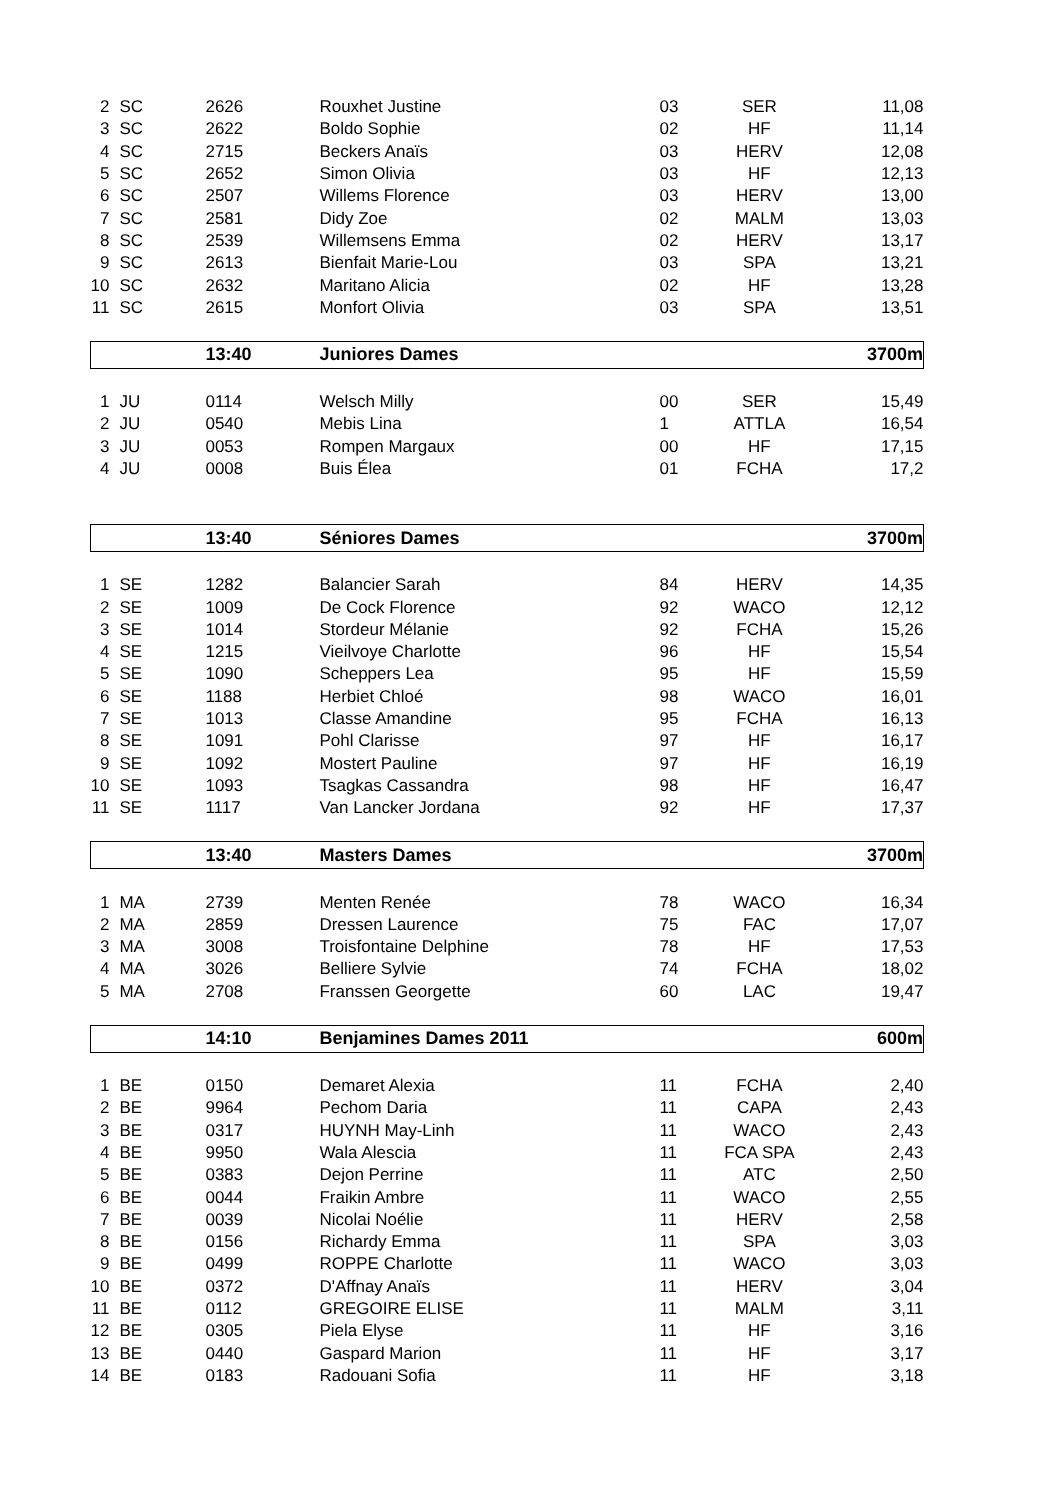| 2 | SC | 2626 | Rouxhet Justine | 03 | SER | 11,08 |
| 3 | SC | 2622 | Boldo Sophie | 02 | HF | 11,14 |
| 4 | SC | 2715 | Beckers Anaïs | 03 | HERV | 12,08 |
| 5 | SC | 2652 | Simon Olivia | 03 | HF | 12,13 |
| 6 | SC | 2507 | Willems Florence | 03 | HERV | 13,00 |
| 7 | SC | 2581 | Didy Zoe | 02 | MALM | 13,03 |
| 8 | SC | 2539 | Willemsens Emma | 02 | HERV | 13,17 |
| 9 | SC | 2613 | Bienfait Marie-Lou | 03 | SPA | 13,21 |
| 10 | SC | 2632 | Maritano Alicia | 02 | HF | 13,28 |
| 11 | SC | 2615 | Monfort Olivia | 03 | SPA | 13,51 |
| | | 13:40 | Juniores Dames | | | 3700m |
| 1 | JU | 0114 | Welsch Milly | 00 | SER | 15,49 |
| 2 | JU | 0540 | Mebis Lina | 1 | ATTLA | 16,54 |
| 3 | JU | 0053 | Rompen Margaux | 00 | HF | 17,15 |
| 4 | JU | 0008 | Buis Élea | 01 | FCHA | 17,2 |
| | | 13:40 | Séniores Dames | | | 3700m |
| 1 | SE | 1282 | Balancier Sarah | 84 | HERV | 14,35 |
| 2 | SE | 1009 | De Cock Florence | 92 | WACO | 12,12 |
| 3 | SE | 1014 | Stordeur Mélanie | 92 | FCHA | 15,26 |
| 4 | SE | 1215 | Vieilvoye Charlotte | 96 | HF | 15,54 |
| 5 | SE | 1090 | Scheppers Lea | 95 | HF | 15,59 |
| 6 | SE | 1188 | Herbiet Chloé | 98 | WACO | 16,01 |
| 7 | SE | 1013 | Classe Amandine | 95 | FCHA | 16,13 |
| 8 | SE | 1091 | Pohl Clarisse | 97 | HF | 16,17 |
| 9 | SE | 1092 | Mostert Pauline | 97 | HF | 16,19 |
| 10 | SE | 1093 | Tsagkas Cassandra | 98 | HF | 16,47 |
| 11 | SE | 1117 | Van Lancker Jordana | 92 | HF | 17,37 |
| | | 13:40 | Masters Dames | | | 3700m |
| 1 | MA | 2739 | Menten Renée | 78 | WACO | 16,34 |
| 2 | MA | 2859 | Dressen Laurence | 75 | FAC | 17,07 |
| 3 | MA | 3008 | Troisfontaine Delphine | 78 | HF | 17,53 |
| 4 | MA | 3026 | Belliere Sylvie | 74 | FCHA | 18,02 |
| 5 | MA | 2708 | Franssen Georgette | 60 | LAC | 19,47 |
| | | 14:10 | Benjamines Dames 2011 | | | 600m |
| 1 | BE | 0150 | Demaret Alexia | 11 | FCHA | 2,40 |
| 2 | BE | 9964 | Pechom Daria | 11 | CAPA | 2,43 |
| 3 | BE | 0317 | HUYNH May-Linh | 11 | WACO | 2,43 |
| 4 | BE | 9950 | Wala Alescia | 11 | FCA SPA | 2,43 |
| 5 | BE | 0383 | Dejon Perrine | 11 | ATC | 2,50 |
| 6 | BE | 0044 | Fraikin Ambre | 11 | WACO | 2,55 |
| 7 | BE | 0039 | Nicolai Noélie | 11 | HERV | 2,58 |
| 8 | BE | 0156 | Richardy Emma | 11 | SPA | 3,03 |
| 9 | BE | 0499 | ROPPE Charlotte | 11 | WACO | 3,03 |
| 10 | BE | 0372 | D'Affnay Anaïs | 11 | HERV | 3,04 |
| 11 | BE | 0112 | GREGOIRE ELISE | 11 | MALM | 3,11 |
| 12 | BE | 0305 | Piela Elyse | 11 | HF | 3,16 |
| 13 | BE | 0440 | Gaspard Marion | 11 | HF | 3,17 |
| 14 | BE | 0183 | Radouani Sofia | 11 | HF | 3,18 |